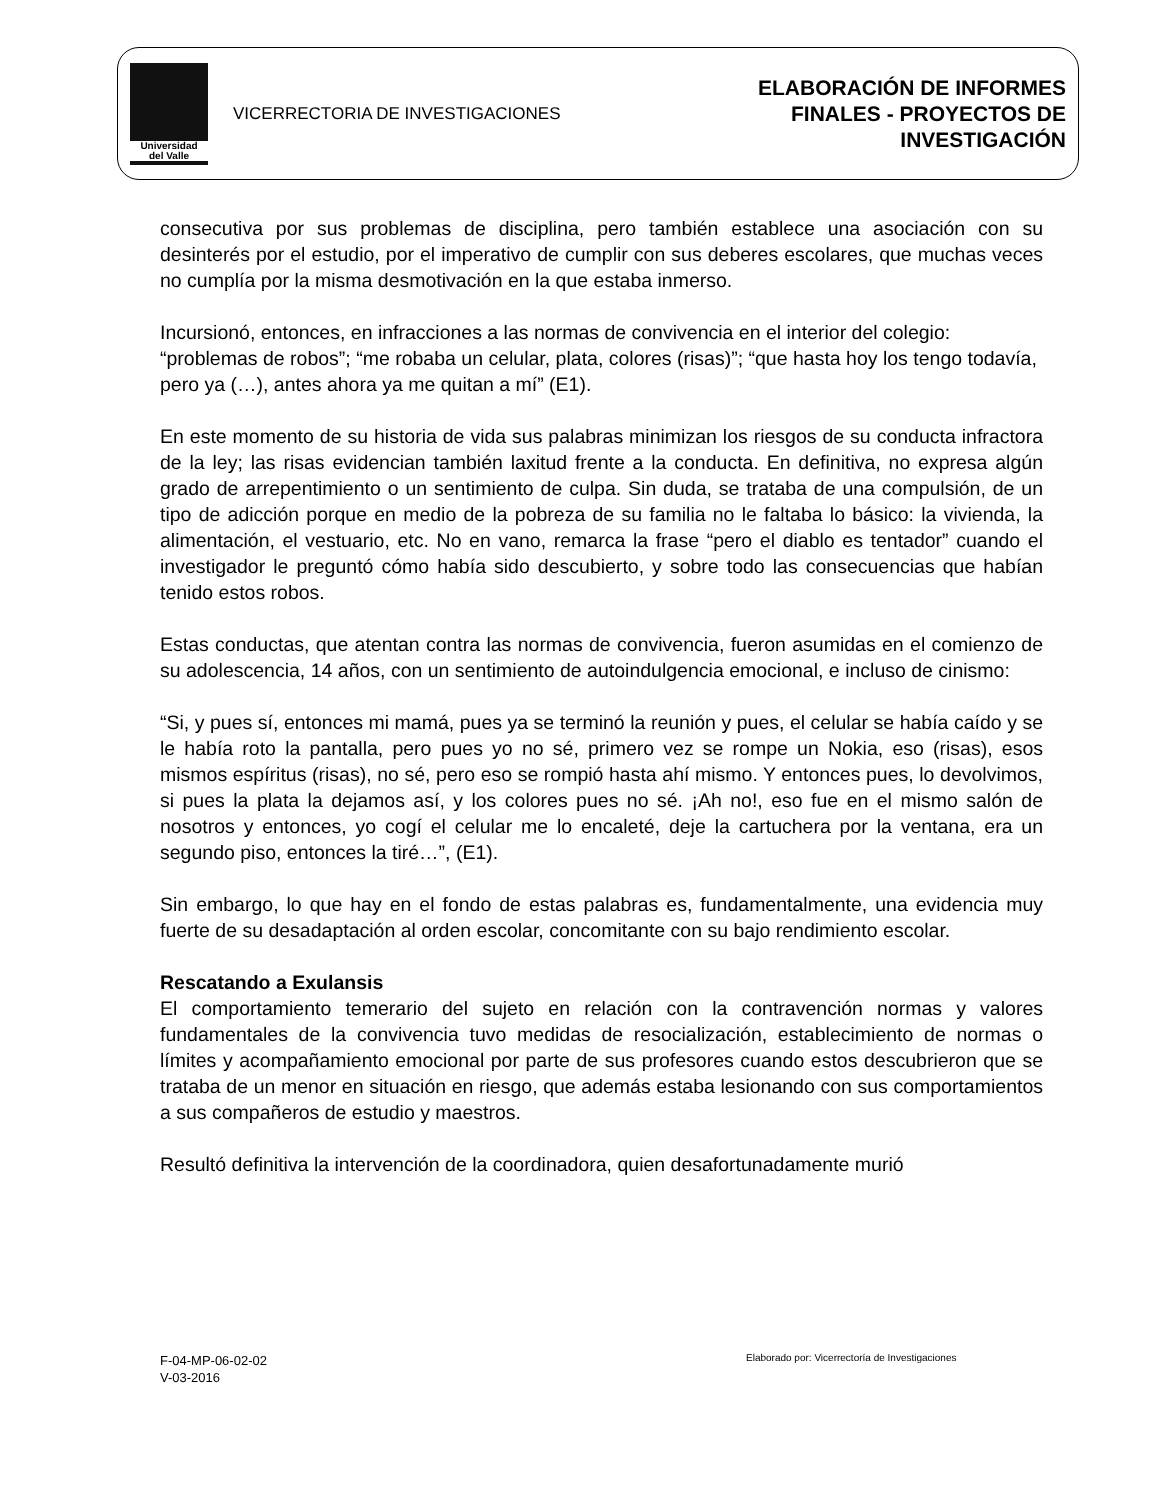Universidad
del Valle
VICERRECTORIA DE INVESTIGACIONES
ELABORACIÓN DE INFORMES
FINALES - PROYECTOS DE
INVESTIGACIÓN
consecutiva por sus problemas de disciplina, pero también establece una asociación con su desinterés por el estudio, por el imperativo de cumplir con sus deberes escolares, que muchas veces no cumplía por la misma desmotivación en la que estaba inmerso.
Incursionó, entonces, en infracciones a las normas de convivencia en el interior del colegio: “problemas de robos”; “me robaba un celular, plata, colores (risas)”; “que hasta hoy los tengo todavía, pero ya (…), antes ahora ya me quitan a mí” (E1).
En este momento de su historia de vida sus palabras minimizan los riesgos de su conducta infractora de la ley; las risas evidencian también laxitud frente a la conducta. En definitiva, no expresa algún grado de arrepentimiento o un sentimiento de culpa. Sin duda, se trataba de una compulsión, de un tipo de adicción porque en medio de la pobreza de su familia no le faltaba lo básico: la vivienda, la alimentación, el vestuario, etc. No en vano, remarca la frase “pero el diablo es tentador” cuando el investigador le preguntó cómo había sido descubierto, y sobre todo las consecuencias que habían tenido estos robos.
Estas conductas, que atentan contra las normas de convivencia, fueron asumidas en el comienzo de su adolescencia, 14 años, con un sentimiento de autoindulgencia emocional, e incluso de cinismo:
“Si, y pues sí, entonces mi mamá, pues ya se terminó la reunión y pues, el celular se había caído y se le había roto la pantalla, pero pues yo no sé, primero vez se rompe un Nokia, eso (risas), esos mismos espíritus (risas), no sé, pero eso se rompió hasta ahí mismo. Y entonces pues, lo devolvimos, si pues la plata la dejamos así, y los colores pues no sé. ¡Ah no!, eso fue en el mismo salón de nosotros y entonces, yo cogí el celular me lo encaleté, deje la cartuchera por la ventana, era un segundo piso, entonces la tiré…”, (E1).
Sin embargo, lo que hay en el fondo de estas palabras es, fundamentalmente, una evidencia muy fuerte de su desadaptación al orden escolar, concomitante con su bajo rendimiento escolar.
Rescatando a Exulansis
El comportamiento temerario del sujeto en relación con la contravención normas y valores fundamentales de la convivencia tuvo medidas de resocialización, establecimiento de normas o límites y acompañamiento emocional por parte de sus profesores cuando estos descubrieron que se trataba de un menor en situación en riesgo, que además estaba lesionando con sus comportamientos a sus compañeros de estudio y maestros.
Resultó definitiva la intervención de la coordinadora, quien desafortunadamente murió
F-04-MP-06-02-02
V-03-2016
Elaborado por: Vicerrectoría de Investigaciones